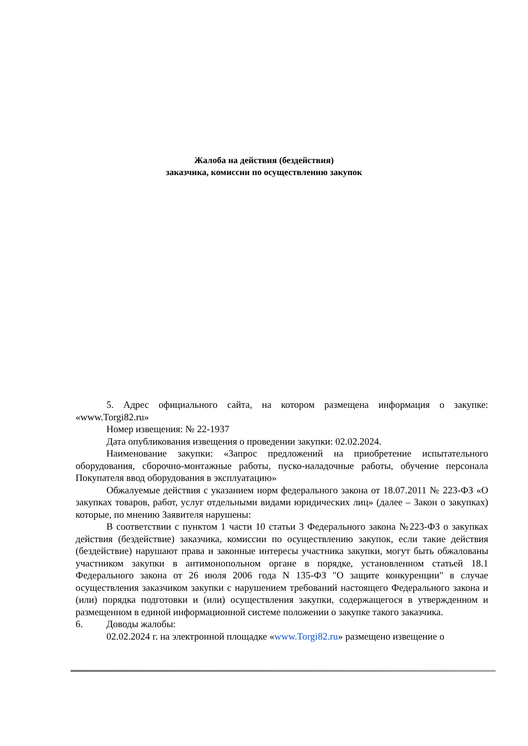Жалоба на действия (бездействия)
заказчика, комиссии по осуществлению закупок
5. Адрес официального сайта, на котором размещена информация о закупке: «www.Torgi82.ru»
Номер извещения: № 22-1937
Дата опубликования извещения о проведении закупки: 02.02.2024.
Наименование закупки: «Запрос предложений на приобретение испытательного оборудования, сборочно-монтажные работы, пуско-наладочные работы, обучение персонала Покупателя ввод оборудования в эксплуатацию»
Обжалуемые действия с указанием норм федерального закона от 18.07.2011 № 223-ФЗ «О закупках товаров, работ, услуг отдельными видами юридических лиц» (далее – Закон о закупках) которые, по мнению Заявителя нарушены:
В соответствии с пунктом 1 части 10 статьи 3 Федерального закона №223-ФЗ о закупках действия (бездействие) заказчика, комиссии по осуществлению закупок, если такие действия (бездействие) нарушают права и законные интересы участника закупки, могут быть обжалованы участником закупки в антимонопольном органе в порядке, установленном статьей 18.1 Федерального закона от 26 июля 2006 года N 135-ФЗ "О защите конкуренции" в случае осуществления заказчиком закупки с нарушением требований настоящего Федерального закона и (или) порядка подготовки и (или) осуществления закупки, содержащегося в утвержденном и размещенном в единой информационной системе положении о закупке такого заказчика.
6. Доводы жалобы:
02.02.2024 г. на электронной площадке «www.Torgi82.ru» размещено извещение о